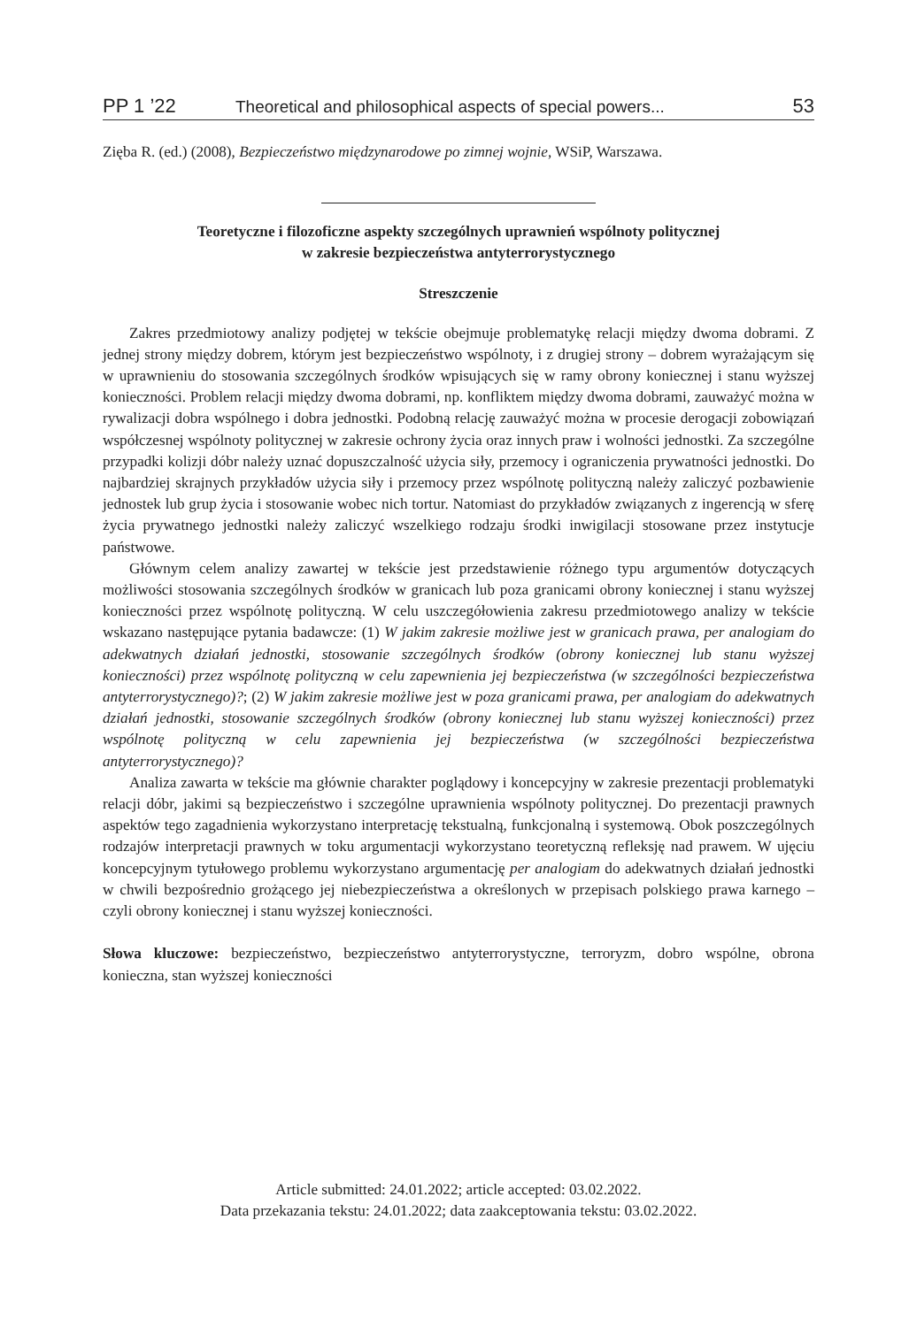PP 1 ’22 Theoretical and philosophical aspects of special powers... 53
Zięba R. (ed.) (2008), Bezpieczeństwo międzynarodowe po zimnej wojnie, WSiP, Warszawa.
Teoretyczne i filozoficzne aspekty szczególnych uprawnień wspólnoty politycznej
w zakresie bezpieczeństwa antyterrorystycznego
Streszczenie
Zakres przedmiotowy analizy podjętej w tekście obejmuje problematykę relacji między dwoma dobrami. Z jednej strony między dobrem, którym jest bezpieczeństwo wspólnoty, i z drugiej strony – dobrem wyrażającym się w uprawnieniu do stosowania szczególnych środków wpisujących się w ramy obrony koniecznej i stanu wyższej konieczności. Problem relacji między dwoma dobrami, np. konfliktem między dwoma dobrami, zauważyć można w rywalizacji dobra wspólnego i dobra jednostki. Podobną relację zauważyć można w procesie derogacji zobowiązań współczesnej wspólnoty politycznej w zakresie ochrony życia oraz innych praw i wolności jednostki. Za szczególne przypadki kolizji dóbr należy uznać dopuszczalność użycia siły, przemocy i ograniczenia prywatności jednostki. Do najbardziej skrajnych przykładów użycia siły i przemocy przez wspólnotę polityczną należy zaliczyć pozbawienie jednostek lub grup życia i stosowanie wobec nich tortur. Natomiast do przykładów związanych z ingerencją w sferę życia prywatnego jednostki należy zaliczyć wszelkiego rodzaju środki inwigilacji stosowane przez instytucje państwowe.
Głównym celem analizy zawartej w tekście jest przedstawienie różnego typu argumentów dotyczących możliwości stosowania szczególnych środków w granicach lub poza granicami obrony koniecznej i stanu wyższej konieczności przez wspólnotę polityczną. W celu uszczegółowienia zakresu przedmiotowego analizy w tekście wskazano następujące pytania badawcze: (1) W jakim zakresie możliwe jest w granicach prawa, per analogiam do adekwatnych działań jednostki, stosowanie szczególnych środków (obrony koniecznej lub stanu wyższej konieczności) przez wspólnotę polityczną w celu zapewnienia jej bezpieczeństwa (w szczególności bezpieczeństwa antyterrorystycznego)?; (2) W jakim zakresie możliwe jest w poza granicami prawa, per analogiam do adekwatnych działań jednostki, stosowanie szczególnych środków (obrony koniecznej lub stanu wyższej konieczności) przez wspólnotę polityczną w celu zapewnienia jej bezpieczeństwa (w szczególności bezpieczeństwa antyterrorystycznego)?
Analiza zawarta w tekście ma głównie charakter poglądowy i koncepcyjny w zakresie prezentacji problematyki relacji dóbr, jakimi są bezpieczeństwo i szczególne uprawnienia wspólnoty politycznej. Do prezentacji prawnych aspektów tego zagadnienia wykorzystano interpretację tekstualną, funkcjonalną i systemową. Obok poszczególnych rodzajów interpretacji prawnych w toku argumentacji wykorzystano teoretyczną refleksję nad prawem. W ujęciu koncepcyjnym tytułowego problemu wykorzystano argumentację per analogiam do adekwatnych działań jednostki w chwili bezpośrednio grożącego jej niebezpieczeństwa a określonych w przepisach polskiego prawa karnego – czyli obrony koniecznej i stanu wyższej konieczności.
Słowa kluczowe: bezpieczeństwo, bezpieczeństwo antyterrorystyczne, terroryzm, dobro wspólne, obrona konieczna, stan wyższej konieczności
Article submitted: 24.01.2022; article accepted: 03.02.2022.
Data przekazania tekstu: 24.01.2022; data zaakceptowania tekstu: 03.02.2022.